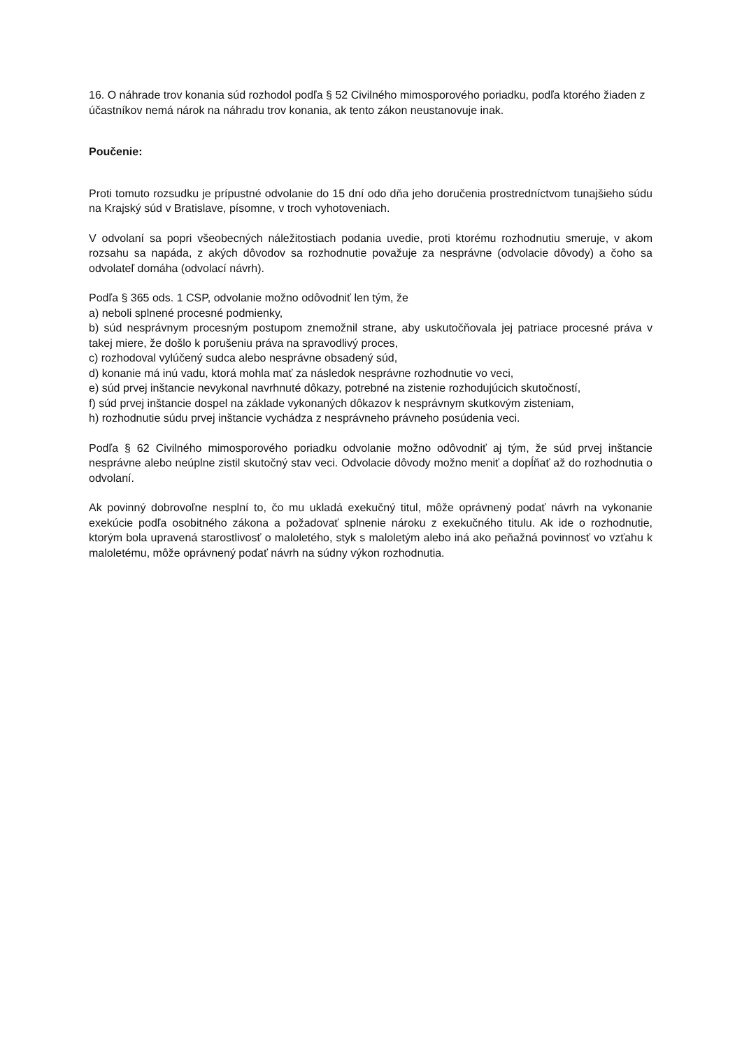16. O náhrade trov konania súd rozhodol podľa § 52 Civilného mimosporového poriadku, podľa ktorého žiaden z účastníkov nemá nárok na náhradu trov konania, ak tento zákon neustanovuje inak.
Poučenie:
Proti tomuto rozsudku je prípustné odvolanie do 15 dní odo dňa jeho doručenia prostredníctvom tunajšieho súdu na Krajský súd v Bratislave, písomne, v troch vyhotoveniach.
V odvolaní sa popri všeobecných náležitostiach podania uvedie, proti ktorému rozhodnutiu smeruje, v akom rozsahu sa napáda, z akých dôvodov sa rozhodnutie považuje za nesprávne (odvolacie dôvody) a čoho sa odvolateľ domáha (odvolací návrh).
Podľa § 365 ods. 1 CSP, odvolanie možno odôvodniť len tým, že
a) neboli splnené procesné podmienky,
b) súd nesprávnym procesným postupom znemožnil strane, aby uskutočňovala jej patriace procesné práva v takej miere, že došlo k porušeniu práva na spravodlivý proces,
c) rozhodoval vylúčený sudca alebo nesprávne obsadený súd,
d) konanie má inú vadu, ktorá mohla mať za následok nesprávne rozhodnutie vo veci,
e) súd prvej inštancie nevykonal navrhnuté dôkazy, potrebné na zistenie rozhodujúcich skutočností,
f) súd prvej inštancie dospel na základe vykonaných dôkazov k nesprávnym skutkovým zisteniam,
h) rozhodnutie súdu prvej inštancie vychádza z nesprávneho právneho posúdenia veci.
Podľa § 62 Civilného mimosporového poriadku odvolanie možno odôvodniť aj tým, že súd prvej inštancie nesprávne alebo neúplne zistil skutočný stav veci. Odvolacie dôvody možno meniť a dopĺňať až do rozhodnutia o odvolaní.
Ak povinný dobrovoľne nesplní to, čo mu ukladá exekučný titul, môže oprávnený podať návrh na vykonanie exekúcie podľa osobitného zákona a požadovať splnenie nároku z exekučného titulu. Ak ide o rozhodnutie, ktorým bola upravená starostlivosť o maloletého, styk s maloletým alebo iná ako peňažná povinnosť vo vzťahu k maloletému, môže oprávnený podať návrh na súdny výkon rozhodnutia.